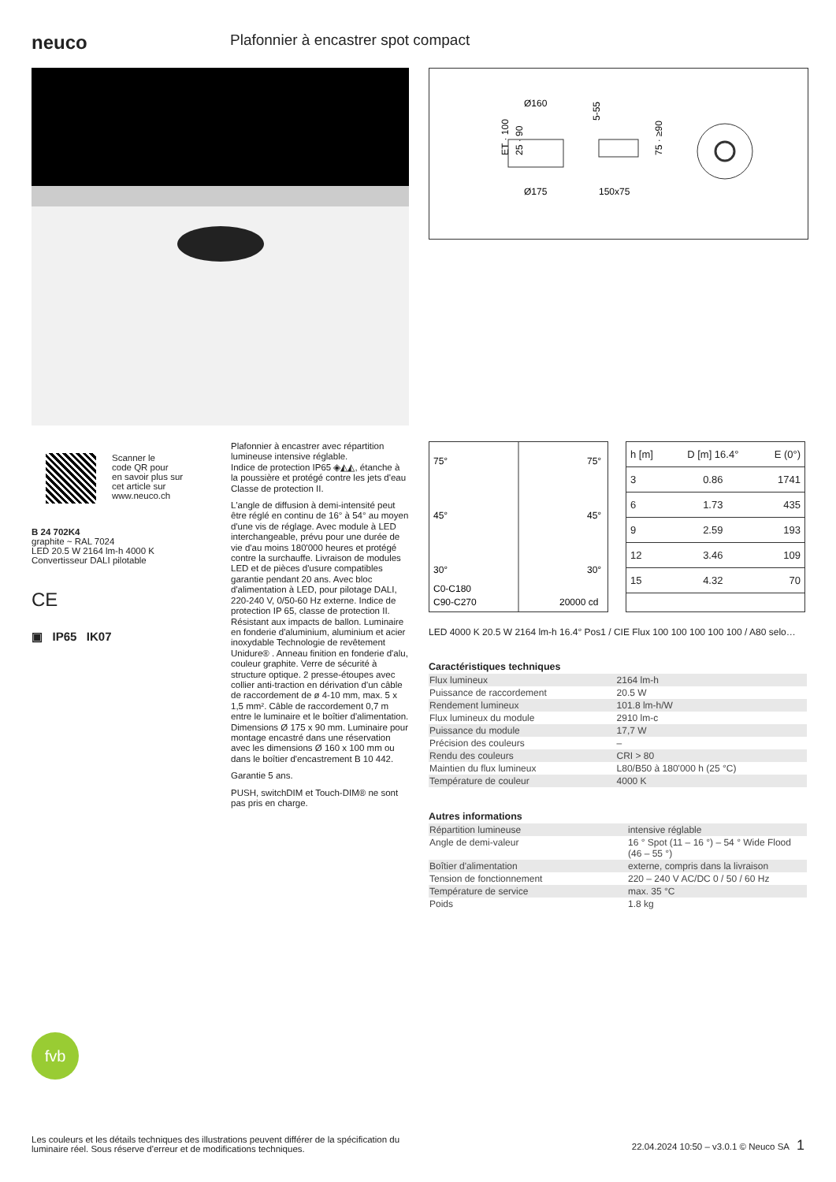neuco
Plafonnier à encastrer spot compact
Ø160
5-55
ET · 100
25 · 90
Ø175
150x75
75 · ≥90
Scanner le
code QR pour
en savoir plus sur
cet article sur
www.neuco.ch
B 24 702K4
graphite ~ RAL 7024
LED 20.5 W 2164 lm-h 4000 K
Convertisseur DALI pilotable
CE
▣ IP65 IK07
Plafonnier à encastrer avec répartition lumineuse intensive réglable.
Indice de protection IP65 ◈◭◭, étanche à la poussière et protégé contre les jets d'eau
Classe de protection II.
L'angle de diffusion à demi-intensité peut être réglé en continu de 16° à 54° au moyen d'une vis de réglage. Avec module à LED interchangeable, prévu pour une durée de vie d'au moins 180'000 heures et protégé contre la surchauffe. Livraison de modules LED et de pièces d'usure compatibles garantie pendant 20 ans. Avec bloc d'alimentation à LED, pour pilotage DALI, 220-240 V, 0/50-60 Hz externe. Indice de protection IP 65, classe de protection II. Résistant aux impacts de ballon. Luminaire en fonderie d'aluminium, aluminium et acier inoxydable Technologie de revêtement Unidure® . Anneau finition en fonderie d'alu, couleur graphite. Verre de sécurité à structure optique. 2 presse-étoupes avec collier anti-traction en dérivation d'un câble de raccordement de ø 4-10 mm, max. 5 x 1,5 mm². Câble de raccordement 0,7 m entre le luminaire et le boîtier d'alimentation. Dimensions Ø 175 x 90 mm. Luminaire pour montage encastré dans une réservation avec les dimensions Ø 160 x 100 mm ou dans le boîtier d'encastrement B 10 442.
Garantie 5 ans.
PUSH, switchDIM et Touch-DIM® ne sont pas pris en charge.
75°
75°
45°
45°
30°
30°
C0-C180
C90-C270
20000 cd
| h [m] | D [m] 16.4° | E (0°) |
| --- | --- | --- |
| 3 | 0.86 | 1741 |
| 6 | 1.73 | 435 |
| 9 | 2.59 | 193 |
| 12 | 3.46 | 109 |
| 15 | 4.32 | 70 |
LED 4000 K 20.5 W 2164 lm-h 16.4° Pos1 / CIE Flux 100 100 100 100 100 / A80 selo…
Caractéristiques techniques
| Flux lumineux | 2164 lm-h |
| Puissance de raccordement | 20.5 W |
| Rendement lumineux | 101.8 lm-h/W |
| Flux lumineux du module | 2910 lm-c |
| Puissance du module | 17,7 W |
| Précision des couleurs | – |
| Rendu des couleurs | CRI > 80 |
| Maintien du flux lumineux | L80/B50 à 180'000 h (25 °C) |
| Température de couleur | 4000 K |
Autres informations
| Répartition lumineuse | intensive réglable |
| Angle de demi-valeur | 16 ° Spot (11 – 16 °) – 54 ° Wide Flood (46 – 55 °) |
| Boîtier d'alimentation | externe, compris dans la livraison |
| Tension de fonctionnement | 220 – 240 V AC/DC 0 / 50 / 60 Hz |
| Température de service | max. 35 °C |
| Poids | 1.8 kg |
fvb
Les couleurs et les détails techniques des illustrations peuvent différer de la spécification du luminaire réel. Sous réserve d'erreur et de modifications techniques.
22.04.2024 10:50 – v3.0.1 © Neuco SA 1